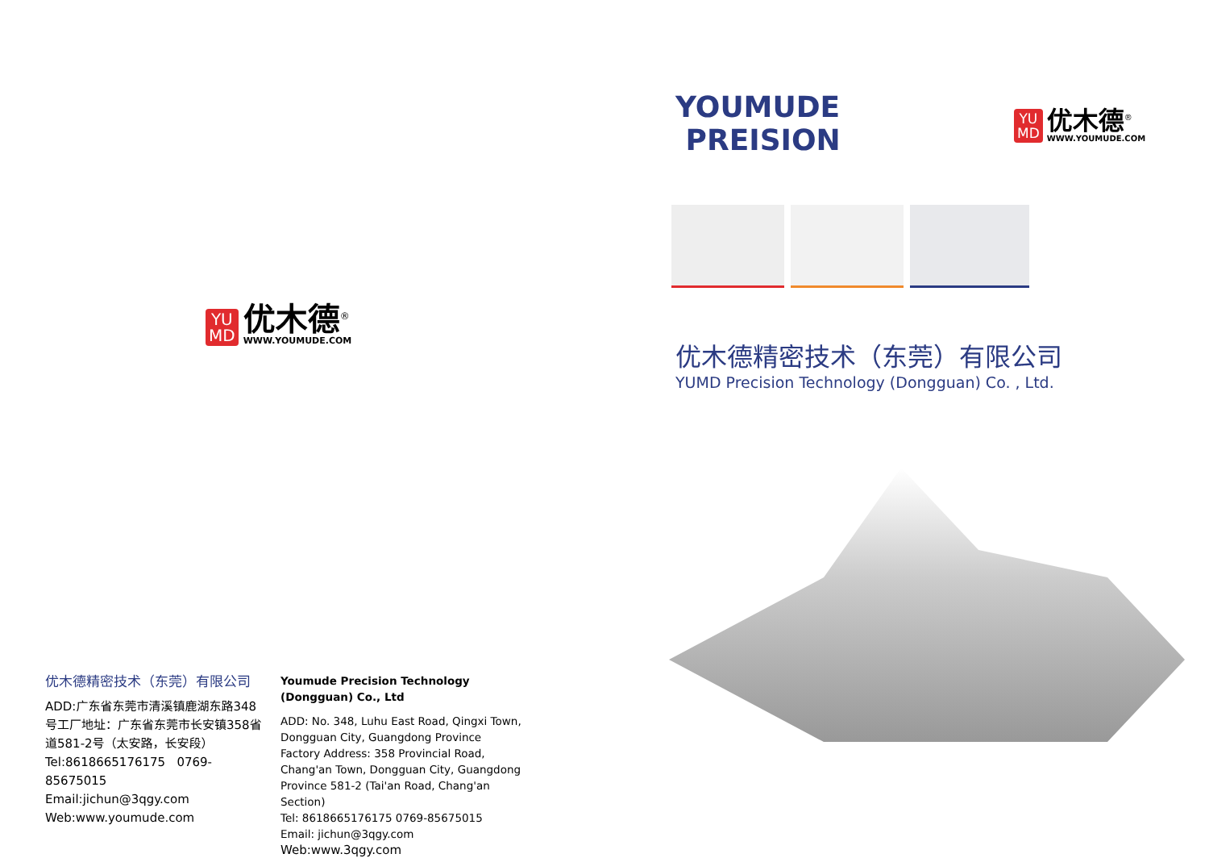YU
MD
优木德<sup>®</sup>
WWW.YOUMUDE.COM
优木德精密技术（东莞）有限公司
ADD:广东省东莞市清溪镇鹿湖东路348号工厂地址：广东省东莞市长安镇358省道581-2号（太安路，长安段）
Tel:8618665176175 0769-85675015
Email:jichun@3qgy.com
Web:www.youmude.com
Youmude Precision Technology (Dongguan) Co., Ltd
ADD: No. 348, Luhu East Road, Qingxi Town, Dongguan City, Guangdong Province
Factory Address: 358 Provincial Road, Chang'an Town, Dongguan City, Guangdong Province 581-2 (Tai'an Road, Chang'an Section)
Tel: 8618665176175 0769-85675015
Email: jichun@3qgy.com
Web:www.3qgy.com
YOUMUDE PREISION
YU
MD
优木德<sup>®</sup>
WWW.YOUMUDE.COM
优木德精密技术（东莞）有限公司
YUMD Precision Technology (Dongguan) Co. , Ltd.